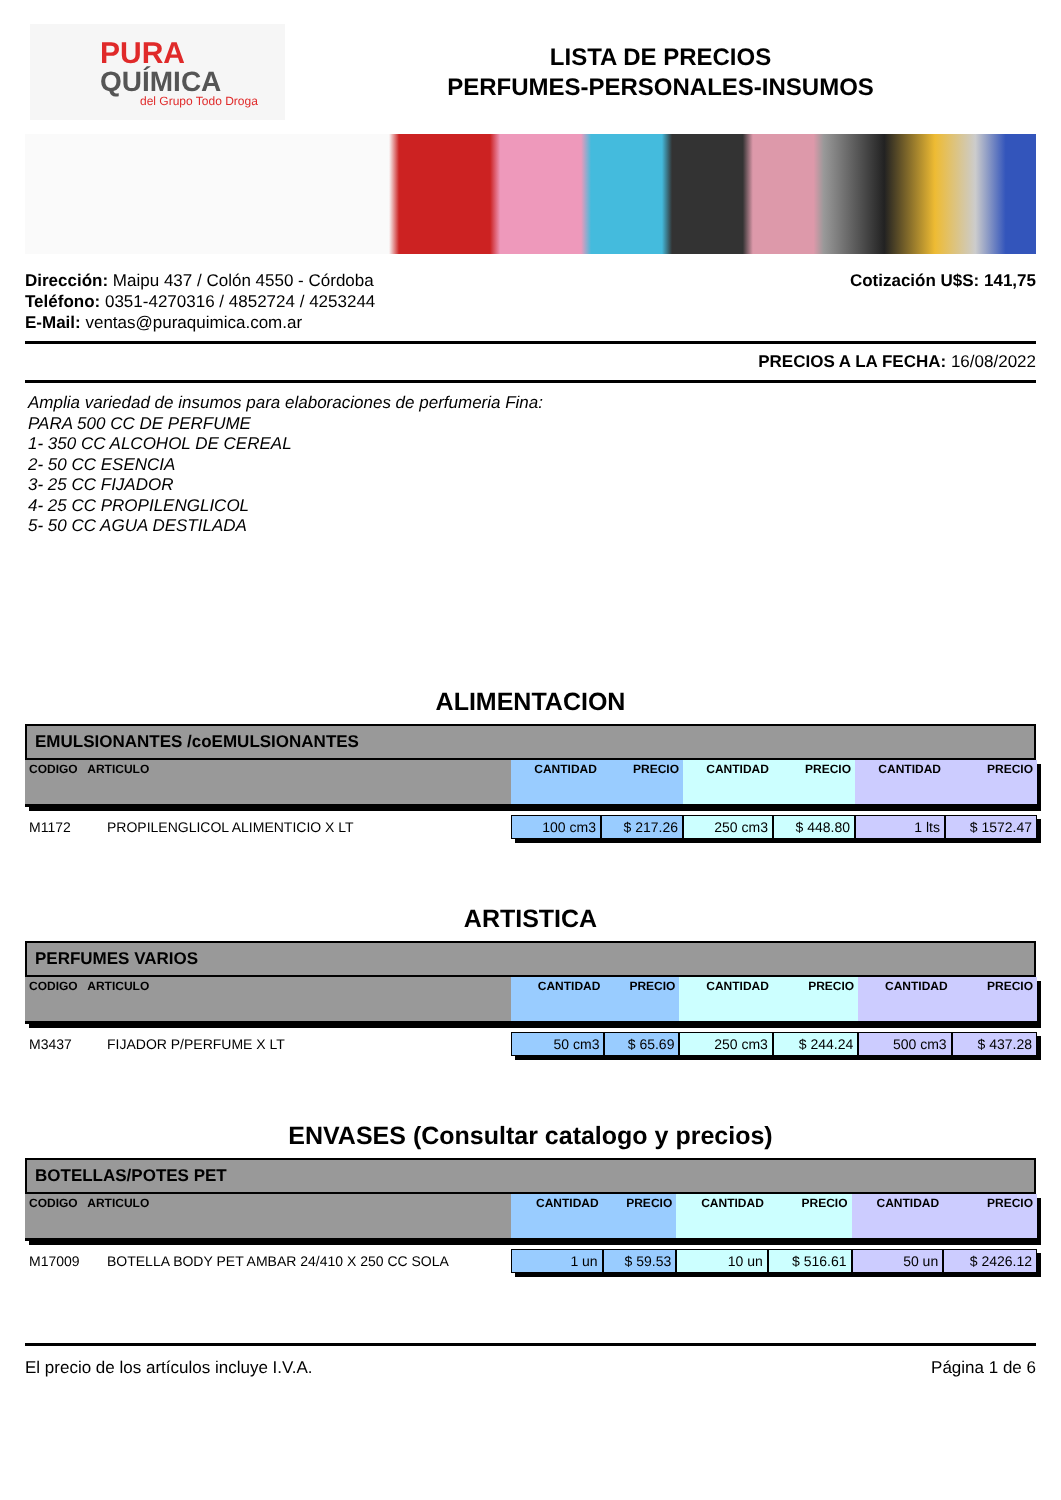PURA
QUÍMICA
del Grupo Todo Droga
LISTA DE PRECIOS
PERFUMES-PERSONALES-INSUMOS
Dirección: Maipu 437 / Colón 4550 - Córdoba
Teléfono: 0351-4270316 / 4852724 / 4253244
E-Mail: ventas@puraquimica.com.ar
Cotización U$S: 141,75
PRECIOS A LA FECHA: 16/08/2022
Amplia variedad de insumos para elaboraciones de perfumeria Fina:
PARA 500 CC DE PERFUME
1- 350 CC ALCOHOL DE CEREAL
2- 50 CC ESENCIA
3- 25 CC FIJADOR
4- 25 CC PROPILENGLICOL
5- 50 CC AGUA DESTILADA
ALIMENTACION
EMULSIONANTES /coEMULSIONANTES
| CODIGO ARTICULO | | CANTIDAD | PRECIO | CANTIDAD | PRECIO | CANTIDAD | PRECIO |
| --- | --- | --- | --- | --- | --- | --- | --- |
| M1172 | PROPILENGLICOL ALIMENTICIO X LT | 100 cm3 | $ 217.26 | 250 cm3 | $ 448.80 | 1 lts | $ 1572.47 |
ARTISTICA
PERFUMES VARIOS
| CODIGO ARTICULO | | CANTIDAD | PRECIO | CANTIDAD | PRECIO | CANTIDAD | PRECIO |
| --- | --- | --- | --- | --- | --- | --- | --- |
| M3437 | FIJADOR P/PERFUME X LT | 50 cm3 | $ 65.69 | 250 cm3 | $ 244.24 | 500 cm3 | $ 437.28 |
ENVASES (Consultar catalogo y precios)
BOTELLAS/POTES PET
| CODIGO ARTICULO | | CANTIDAD | PRECIO | CANTIDAD | PRECIO | CANTIDAD | PRECIO |
| --- | --- | --- | --- | --- | --- | --- | --- |
| M17009 | BOTELLA BODY PET AMBAR 24/410 X 250 CC SOLA | 1 un | $ 59.53 | 10 un | $ 516.61 | 50 un | $ 2426.12 |
El precio de los artículos incluye I.V.A. Página 1 de 6